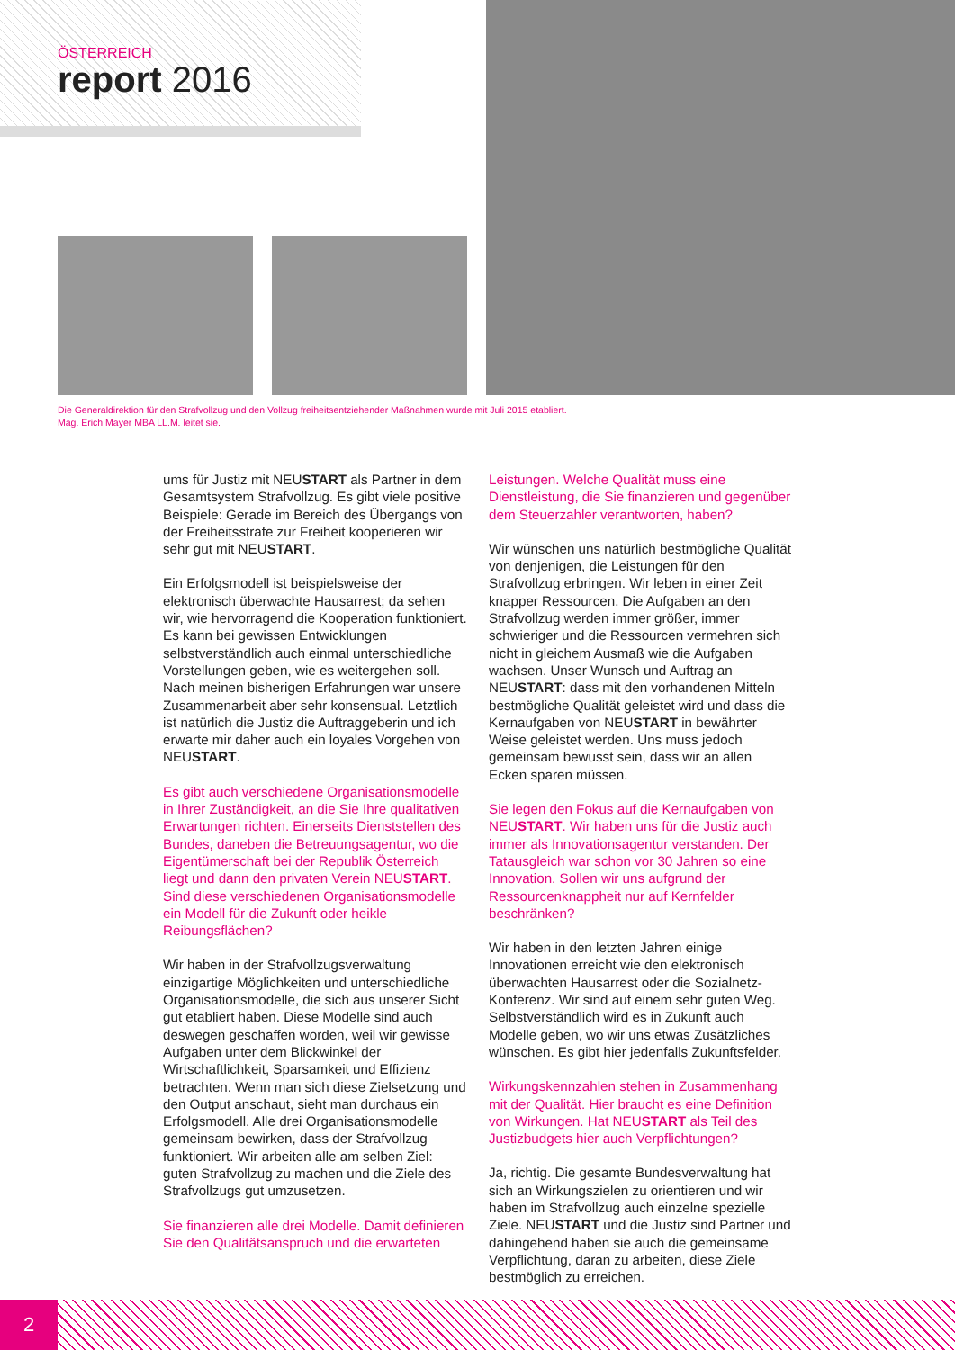ÖSTERREICH
report 2016
Die Generaldirektion für den Strafvollzug und den Vollzug freiheitsentziehender Maßnahmen wurde mit Juli 2015 etabliert.
Mag. Erich Mayer MBA LL.M. leitet sie.
ums für Justiz mit NEUSTART als Partner in dem Gesamtsystem Strafvollzug. Es gibt viele positive Beispiele: Gerade im Bereich des Übergangs von der Freiheitsstrafe zur Freiheit kooperieren wir sehr gut mit NEUSTART.
Ein Erfolgsmodell ist beispielsweise der elektronisch überwachte Hausarrest; da sehen wir, wie hervorragend die Kooperation funktioniert. Es kann bei gewissen Entwicklungen selbstverständlich auch einmal unterschiedliche Vorstellungen geben, wie es weitergehen soll. Nach meinen bisherigen Erfahrungen war unsere Zusammenarbeit aber sehr konsensual. Letztlich ist natürlich die Justiz die Auftraggeberin und ich erwarte mir daher auch ein loyales Vorgehen von NEUSTART.
Es gibt auch verschiedene Organisationsmodelle in Ihrer Zuständigkeit, an die Sie Ihre qualitativen Erwartungen richten. Einerseits Dienststellen des Bundes, daneben die Betreuungsagentur, wo die Eigentümerschaft bei der Republik Österreich liegt und dann den privaten Verein NEUSTART. Sind diese verschiedenen Organisationsmodelle ein Modell für die Zukunft oder heikle Reibungsflächen?
Wir haben in der Strafvollzugsverwaltung einzigartige Möglichkeiten und unterschiedliche Organisationsmodelle, die sich aus unserer Sicht gut etabliert haben. Diese Modelle sind auch deswegen geschaffen worden, weil wir gewisse Aufgaben unter dem Blickwinkel der Wirtschaftlichkeit, Sparsamkeit und Effizienz betrachten. Wenn man sich diese Zielsetzung und den Output anschaut, sieht man durchaus ein Erfolgsmodell. Alle drei Organisationsmodelle gemeinsam bewirken, dass der Strafvollzug funktioniert. Wir arbeiten alle am selben Ziel: guten Strafvollzug zu machen und die Ziele des Strafvollzugs gut umzusetzen.
Sie finanzieren alle drei Modelle. Damit definieren Sie den Qualitätsanspruch und die erwarteten
Leistungen. Welche Qualität muss eine Dienstleistung, die Sie finanzieren und gegenüber dem Steuerzahler verantworten, haben?
Wir wünschen uns natürlich bestmögliche Qualität von denjenigen, die Leistungen für den Strafvollzug erbringen. Wir leben in einer Zeit knapper Ressourcen. Die Aufgaben an den Strafvollzug werden immer größer, immer schwieriger und die Ressourcen vermehren sich nicht in gleichem Ausmaß wie die Aufgaben wachsen. Unser Wunsch und Auftrag an NEUSTART: dass mit den vorhandenen Mitteln bestmögliche Qualität geleistet wird und dass die Kernaufgaben von NEUSTART in bewährter Weise geleistet werden. Uns muss jedoch gemeinsam bewusst sein, dass wir an allen Ecken sparen müssen.
Sie legen den Fokus auf die Kernaufgaben von NEUSTART. Wir haben uns für die Justiz auch immer als Innovationsagentur verstanden. Der Tatausgleich war schon vor 30 Jahren so eine Innovation. Sollen wir uns aufgrund der Ressourcenknappheit nur auf Kernfelder beschränken?
Wir haben in den letzten Jahren einige Innovationen erreicht wie den elektronisch überwachten Hausarrest oder die Sozialnetz-Konferenz. Wir sind auf einem sehr guten Weg. Selbstverständlich wird es in Zukunft auch Modelle geben, wo wir uns etwas Zusätzliches wünschen. Es gibt hier jedenfalls Zukunftsfelder.
Wirkungskennzahlen stehen in Zusammenhang mit der Qualität. Hier braucht es eine Definition von Wirkungen. Hat NEUSTART als Teil des Justizbudgets hier auch Verpflichtungen?
Ja, richtig. Die gesamte Bundesverwaltung hat sich an Wirkungszielen zu orientieren und wir haben im Strafvollzug auch einzelne spezielle Ziele. NEUSTART und die Justiz sind Partner und dahingehend haben sie auch die gemeinsame Verpflichtung, daran zu arbeiten, diese Ziele bestmöglich zu erreichen.
2